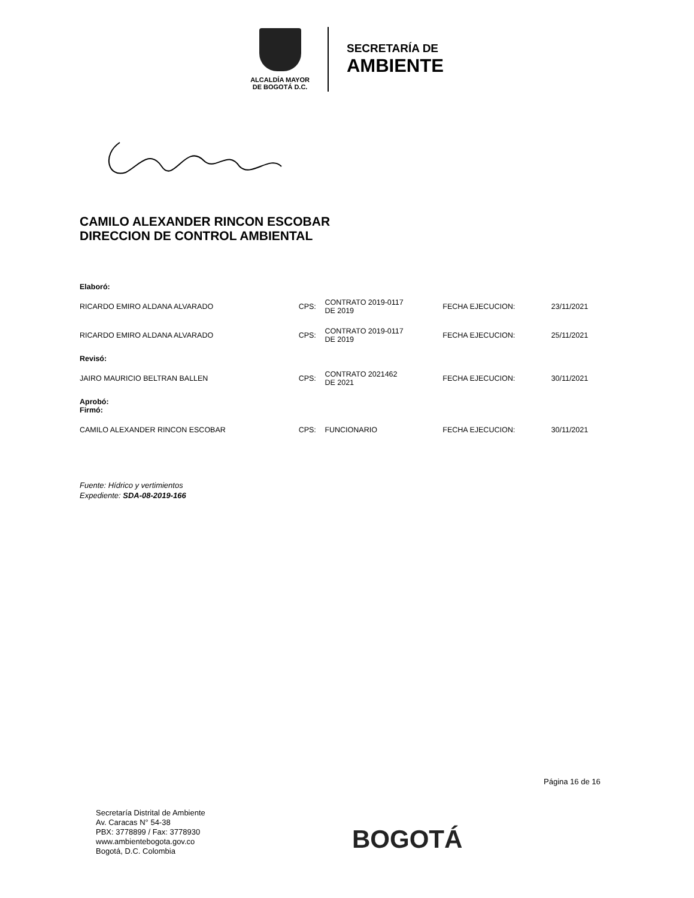ALCALDÍA MAYOR
DE BOGOTÁ D.C.
SECRETARÍA DE
AMBIENTE
CAMILO ALEXANDER RINCON ESCOBAR
DIRECCION DE CONTROL AMBIENTAL
| Elaboró: | | | | |
| RICARDO EMIRO ALDANA ALVARADO | CPS: | CONTRATO 2019-0117 DE 2019 | FECHA EJECUCION: | 23/11/2021 |
| RICARDO EMIRO ALDANA ALVARADO | CPS: | CONTRATO 2019-0117 DE 2019 | FECHA EJECUCION: | 25/11/2021 |
| Revisó: | | | | |
| JAIRO MAURICIO BELTRAN BALLEN | CPS: | CONTRATO 2021462 DE 2021 | FECHA EJECUCION: | 30/11/2021 |
| Aprobó: Firmó: | | | | |
| CAMILO ALEXANDER RINCON ESCOBAR | CPS: | FUNCIONARIO | FECHA EJECUCION: | 30/11/2021 |
Fuente: Hídrico y vertimientos
Expediente: SDA-08-2019-166
Página 16 de 16
Secretaría Distrital de Ambiente
Av. Caracas N° 54-38
PBX: 3778899 / Fax: 3778930
www.ambientebogota.gov.co
Bogotá, D.C. Colombia
BOGOTÁ